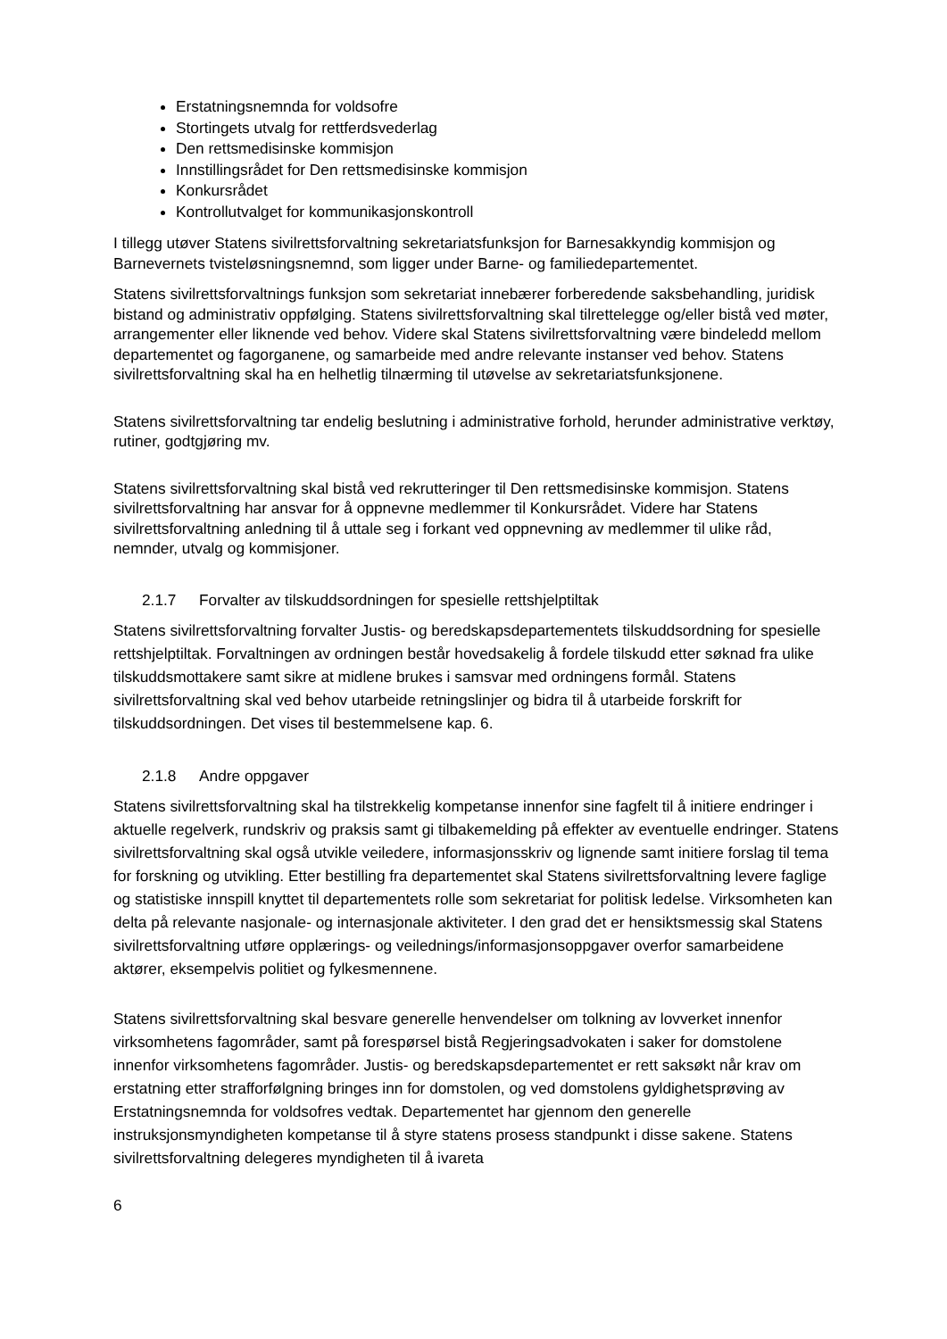Erstatningsnemnda for voldsofre
Stortingets utvalg for rettferdsvederlag
Den rettsmedisinske kommisjon
Innstillingsrådet for Den rettsmedisinske kommisjon
Konkursrådet
Kontrollutvalget for kommunikasjonskontroll
I tillegg utøver Statens sivilrettsforvaltning sekretariatsfunksjon for Barnesakkyndig kommisjon og Barnevernets tvisteløsningsnemnd, som ligger under Barne- og familiedepartementet.
Statens sivilrettsforvaltnings funksjon som sekretariat innebærer forberedende saksbehandling, juridisk bistand og administrativ oppfølging. Statens sivilrettsforvaltning skal tilrettelegge og/eller bistå ved møter, arrangementer eller liknende ved behov. Videre skal Statens sivilrettsforvaltning være bindeledd mellom departementet og fagorganene, og samarbeide med andre relevante instanser ved behov. Statens sivilrettsforvaltning skal ha en helhetlig tilnærming til utøvelse av sekretariatsfunksjonene.
Statens sivilrettsforvaltning tar endelig beslutning i administrative forhold, herunder administrative verktøy, rutiner, godtgjøring mv.
Statens sivilrettsforvaltning skal bistå ved rekrutteringer til Den rettsmedisinske kommisjon. Statens sivilrettsforvaltning har ansvar for å oppnevne medlemmer til Konkursrådet. Videre har Statens sivilrettsforvaltning anledning til å uttale seg i forkant ved oppnevning av medlemmer til ulike råd, nemnder, utvalg og kommisjoner.
2.1.7 Forvalter av tilskuddsordningen for spesielle rettshjelptiltak
Statens sivilrettsforvaltning forvalter Justis- og beredskapsdepartementets tilskuddsordning for spesielle rettshjelptiltak. Forvaltningen av ordningen består hovedsakelig å fordele tilskudd etter søknad fra ulike tilskuddsmottakere samt sikre at midlene brukes i samsvar med ordningens formål. Statens sivilrettsforvaltning skal ved behov utarbeide retningslinjer og bidra til å utarbeide forskrift for tilskuddsordningen. Det vises til bestemmelsene kap. 6.
2.1.8 Andre oppgaver
Statens sivilrettsforvaltning skal ha tilstrekkelig kompetanse innenfor sine fagfelt til å initiere endringer i aktuelle regelverk, rundskriv og praksis samt gi tilbakemelding på effekter av eventuelle endringer. Statens sivilrettsforvaltning skal også utvikle veiledere, informasjonsskriv og lignende samt initiere forslag til tema for forskning og utvikling. Etter bestilling fra departementet skal Statens sivilrettsforvaltning levere faglige og statistiske innspill knyttet til departementets rolle som sekretariat for politisk ledelse. Virksomheten kan delta på relevante nasjonale- og internasjonale aktiviteter. I den grad det er hensiktsmessig skal Statens sivilrettsforvaltning utføre opplærings- og veilednings/informasjonsoppgaver overfor samarbeidene aktører, eksempelvis politiet og fylkesmennene.
Statens sivilrettsforvaltning skal besvare generelle henvendelser om tolkning av lovverket innenfor virksomhetens fagområder, samt på forespørsel bistå Regjeringsadvokaten i saker for domstolene innenfor virksomhetens fagområder. Justis- og beredskapsdepartementet er rett saksøkt når krav om erstatning etter strafforfølgning bringes inn for domstolen, og ved domstolens gyldighetsprøving av Erstatningsnemnda for voldsofres vedtak. Departementet har gjennom den generelle instruksjonsmyndigheten kompetanse til å styre statens prosess standpunkt i disse sakene. Statens sivilrettsforvaltning delegeres myndigheten til å ivareta
6